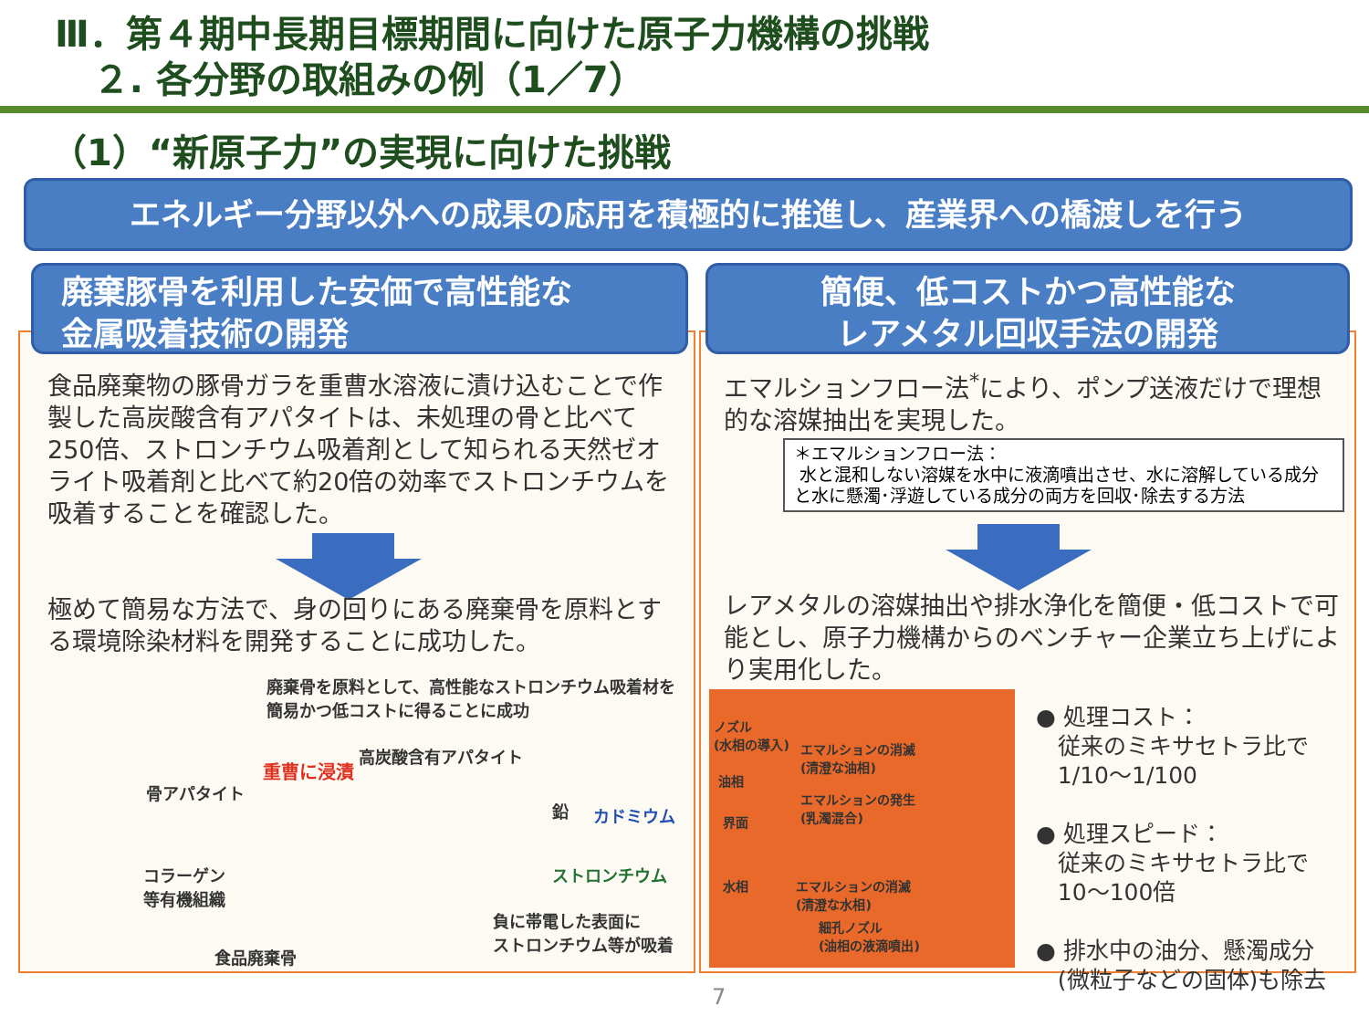Ⅲ．第４期中長期目標期間に向けた原子力機構の挑戦
２. 各分野の取組みの例（1／7）
（1）“新原子力”の実現に向けた挑戦
エネルギー分野以外への成果の応用を積極的に推進し、産業界への橋渡しを行う
廃棄豚骨を利用した安価で高性能な
金属吸着技術の開発
簡便、低コストかつ高性能な
レアメタル回収手法の開発
食品廃棄物の豚骨ガラを重曹水溶液に漬け込むことで作製した高炭酸含有アパタイトは、未処理の骨と比べて250倍、ストロンチウム吸着剤として知られる天然ゼオライト吸着剤と比べて約20倍の効率でストロンチウムを吸着することを確認した。
極めて簡易な方法で、身の回りにある廃棄骨を原料とする環境除染材料を開発することに成功した。
廃棄骨を原料として、高性能なストロンチウム吸着材を簡易かつ低コストに得ることに成功
骨アパタイト
重曹に浸漬
高炭酸含有アパタイト
鉛 カドミウム
ストロンチウム
コラーゲン
等有機組織
負に帯電した表面に
ストロンチウム等が吸着
食品廃棄骨
エマルションフロー法<sup>*</sup>により、ポンプ送液だけで理想的な溶媒抽出を実現した。
＊エマルションフロー法：
水と混和しない溶媒を水中に液滴噴出させ、水に溶解している成分と水に懸濁･浮遊している成分の両方を回収･除去する方法
レアメタルの溶媒抽出や排水浄化を簡便・低コストで可能とし、原子力機構からのベンチャー企業立ち上げにより実用化した。
ノズル
(水相の導入)
油相
界面
水相
エマルションの消滅
(清澄な油相)
エマルションの発生
(乳濁混合)
エマルションの消滅
(清澄な水相)
細孔ノズル
(油相の液滴噴出)
● 処理コスト：
従来のミキサセトラ比で
1/10～1/100
● 処理スピード：
従来のミキサセトラ比で
10～100倍
● 排水中の油分、懸濁成分
(微粒子などの固体)も除去
7